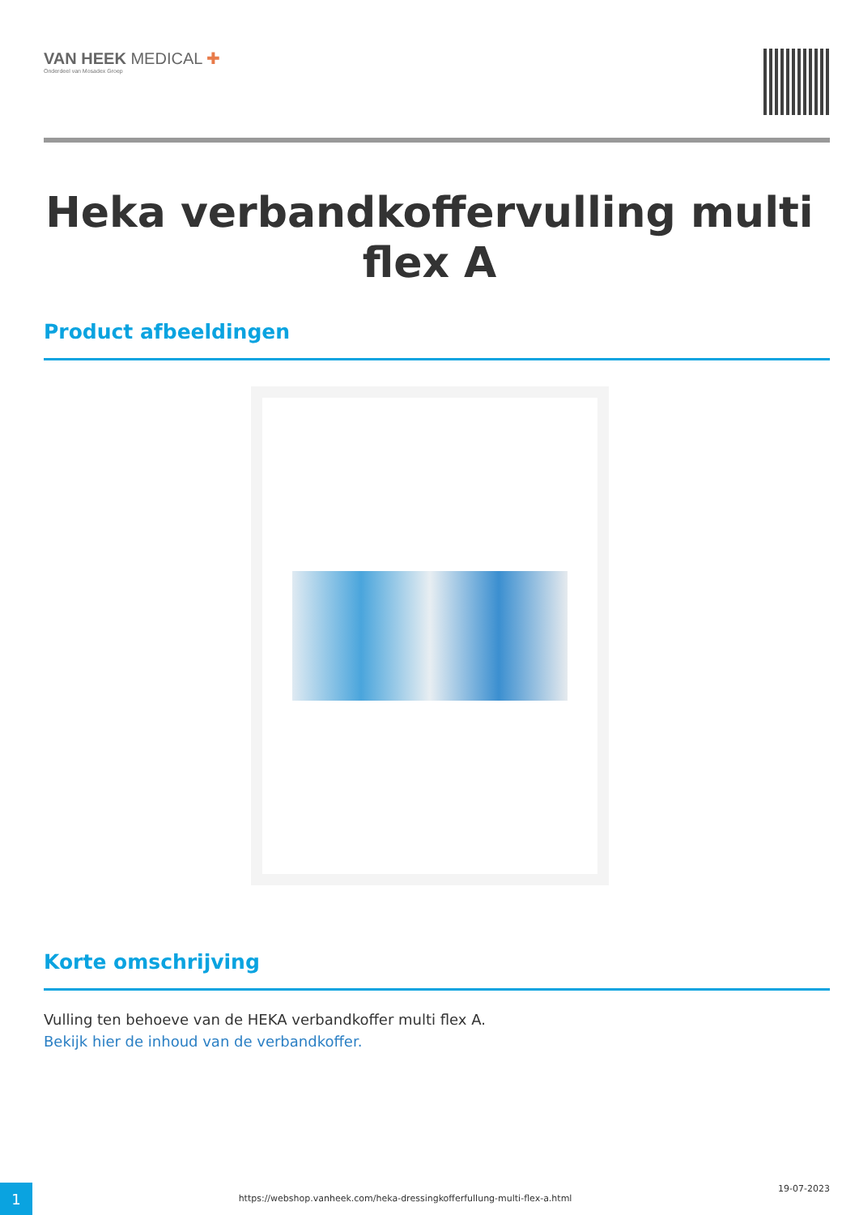VAN HEEK MEDICAL ✚
Onderdeel van Mosadex Groep
Heka verbandkoffervulling multi flex A
Product afbeeldingen
Korte omschrijving
Vulling ten behoeve van de HEKA verbandkoffer multi flex A.
Bekijk hier de inhoud van de verbandkoffer.
1
https://webshop.vanheek.com/heka-dressingkofferfullung-multi-flex-a.html
19-07-2023